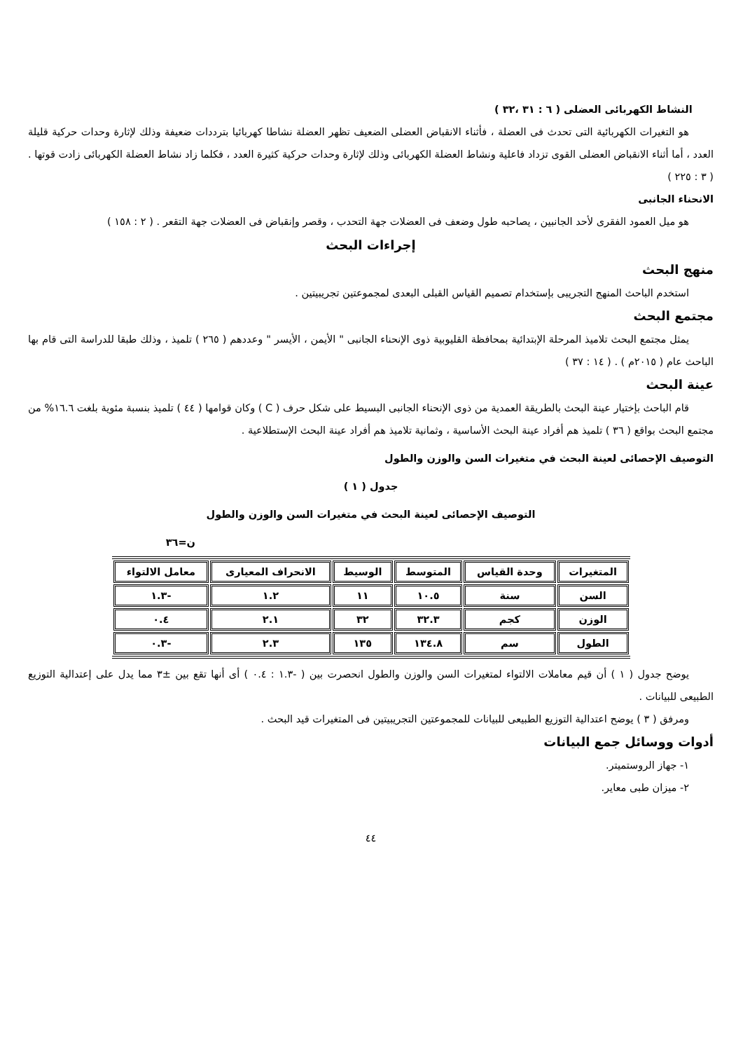النشاط الكهربائى العضلى ( ٦ : ٣١ ،٣٢ )
هو التغيرات الكهربائية التى تحدث فى العضلة ، فأثناء الانقباض العضلى الضعيف تظهر العضلة نشاطا كهربائيا بترددات ضعيفة وذلك لإثارة وحدات حركية قليلة العدد ، أما أثناء الانقباض العضلى القوى تزداد فاعلية ونشاط العضلة الكهربائى وذلك لإثارة وحدات حركية كثيرة العدد ، فكلما زاد نشاط العضلة الكهربائى زادت قوتها . ( ٣ : ٢٢٥ )
الانحناء الجانبى
هو ميل العمود الفقرى لأحد الجانبين ، يصاحبه طول وضعف فى العضلات جهة التحدب ، وقصر وإنقباض فى العضلات جهة التقعر . ( ٢ : ١٥٨ )
إجراءات البحث
منهج البحث
استخدم الباحث المنهج التجريبى بإستخدام تصميم القياس القبلى البعدى لمجموعتين تجريبيتين .
مجتمع البحث
يمثل مجتمع البحث تلاميذ المرحلة الإبتدائية بمحافظة القليوبية ذوى الإنحناء الجانبى " الأيمن ، الأيسر " وعددهم ( ٢٦٥ ) تلميذ ، وذلك طبقا للدراسة التى قام بها الباحث عام ( ٢٠١٥م ) . ( ١٤ : ٣٧ )
عينة البحث
قام الباحث بإختيار عينة البحث بالطريقة العمدية من ذوى الإنحناء الجانبى البسيط على شكل حرف ( C ) وكان قوامها ( ٤٤ ) تلميذ بنسبة مئوية بلغت ١٦.٦% من مجتمع البحث بواقع ( ٣٦ ) تلميذ هم أفراد عينة البحث الأساسية ، وثمانية تلاميذ هم أفراد عينة البحث الإستطلاعية .
التوصيف الإحصائى لعينة البحث في متغيرات السن والوزن والطول
جدول ( ١ )
التوصيف الإحصائى لعينة البحث في متغيرات السن والوزن والطول
ن=٣٦
| المتغيرات | وحدة القياس | المتوسط | الوسيط | الانحراف المعيارى | معامل الالتواء |
| --- | --- | --- | --- | --- | --- |
| السن | سنة | ١٠.٥ | ١١ | ١.٢ | -١.٣ |
| الوزن | كجم | ٣٢.٣ | ٣٢ | ٢.١ | ٠.٤ |
| الطول | سم | ١٣٤.٨ | ١٣٥ | ٢.٣ | -٠.٣ |
يوضح جدول ( ١ ) أن قيم معاملات الالتواء لمتغيرات السن والوزن والطول انحصرت بين ( -١.٣ : ٠.٤ ) أى أنها تقع بين ±٣ مما يدل على إعتدالية التوزيع الطبيعى للبيانات .
ومرفق ( ٣ ) يوضح اعتدالية التوزيع الطبيعى للبيانات للمجموعتين التجريبيتين فى المتغيرات قيد البحث .
أدوات ووسائل جمع البيانات
١- جهاز الروستميتر.
٢- ميزان طبى معاير.
٤٤